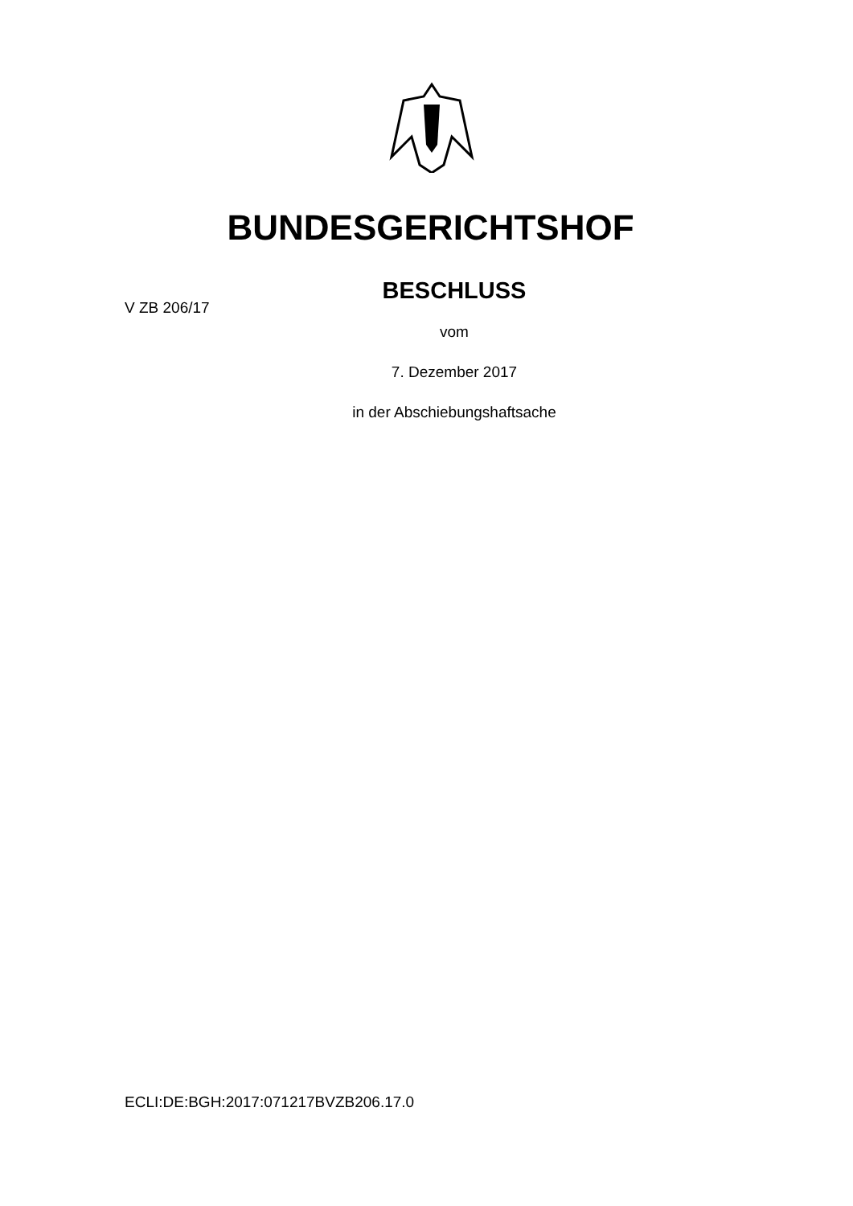BUNDESGERICHTSHOF
BESCHLUSS
V ZB 206/17
vom
7. Dezember 2017
in der Abschiebungshaftsache
ECLI:DE:BGH:2017:071217BVZB206.17.0